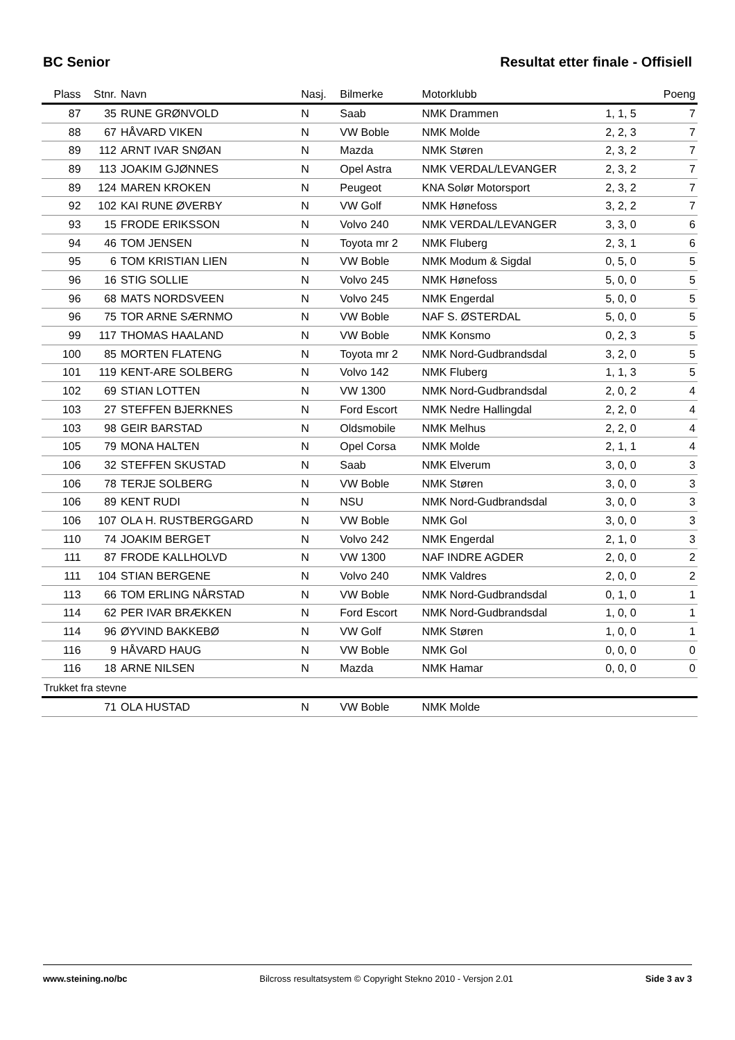BC Senior Resultat etter finale - Offisiell
| Plass | Stnr. | Navn | Nasj. | Bilmerke | Motorklubb | | Poeng |
| --- | --- | --- | --- | --- | --- | --- | --- |
| 87 | 35 | RUNE GRØNVOLD | N | Saab | NMK Drammen | 1, 1, 5 | 7 |
| 88 | 67 | HÅVARD VIKEN | N | VW Boble | NMK Molde | 2, 2, 3 | 7 |
| 89 | 112 | ARNT IVAR SNØAN | N | Mazda | NMK Støren | 2, 3, 2 | 7 |
| 89 | 113 | JOAKIM GJØNNES | N | Opel Astra | NMK VERDAL/LEVANGER | 2, 3, 2 | 7 |
| 89 | 124 | MAREN KROKEN | N | Peugeot | KNA Solør Motorsport | 2, 3, 2 | 7 |
| 92 | 102 | KAI RUNE ØVERBY | N | VW Golf | NMK Hønefoss | 3, 2, 2 | 7 |
| 93 | 15 | FRODE ERIKSSON | N | Volvo 240 | NMK VERDAL/LEVANGER | 3, 3, 0 | 6 |
| 94 | 46 | TOM JENSEN | N | Toyota mr 2 | NMK Fluberg | 2, 3, 1 | 6 |
| 95 | 6 | TOM KRISTIAN LIEN | N | VW Boble | NMK Modum & Sigdal | 0, 5, 0 | 5 |
| 96 | 16 | STIG SOLLIE | N | Volvo 245 | NMK Hønefoss | 5, 0, 0 | 5 |
| 96 | 68 | MATS NORDSVEEN | N | Volvo 245 | NMK Engerdal | 5, 0, 0 | 5 |
| 96 | 75 | TOR ARNE SÆRNMO | N | VW Boble | NAF S. ØSTERDAL | 5, 0, 0 | 5 |
| 99 | 117 | THOMAS HAALAND | N | VW Boble | NMK Konsmo | 0, 2, 3 | 5 |
| 100 | 85 | MORTEN FLATENG | N | Toyota mr 2 | NMK Nord-Gudbrandsdal | 3, 2, 0 | 5 |
| 101 | 119 | KENT-ARE SOLBERG | N | Volvo 142 | NMK Fluberg | 1, 1, 3 | 5 |
| 102 | 69 | STIAN LOTTEN | N | VW 1300 | NMK Nord-Gudbrandsdal | 2, 0, 2 | 4 |
| 103 | 27 | STEFFEN BJERKNES | N | Ford Escort | NMK Nedre Hallingdal | 2, 2, 0 | 4 |
| 103 | 98 | GEIR BARSTAD | N | Oldsmobile | NMK Melhus | 2, 2, 0 | 4 |
| 105 | 79 | MONA HALTEN | N | Opel Corsa | NMK Molde | 2, 1, 1 | 4 |
| 106 | 32 | STEFFEN SKUSTAD | N | Saab | NMK Elverum | 3, 0, 0 | 3 |
| 106 | 78 | TERJE SOLBERG | N | VW Boble | NMK Støren | 3, 0, 0 | 3 |
| 106 | 89 | KENT RUDI | N | NSU | NMK Nord-Gudbrandsdal | 3, 0, 0 | 3 |
| 106 | 107 | OLA H. RUSTBERGGARD | N | VW Boble | NMK Gol | 3, 0, 0 | 3 |
| 110 | 74 | JOAKIM BERGET | N | Volvo 242 | NMK Engerdal | 2, 1, 0 | 3 |
| 111 | 87 | FRODE KALLHOLVD | N | VW 1300 | NAF INDRE AGDER | 2, 0, 0 | 2 |
| 111 | 104 | STIAN BERGENE | N | Volvo 240 | NMK Valdres | 2, 0, 0 | 2 |
| 113 | 66 | TOM ERLING NÅRSTAD | N | VW Boble | NMK Nord-Gudbrandsdal | 0, 1, 0 | 1 |
| 114 | 62 | PER IVAR BRÆKKEN | N | Ford Escort | NMK Nord-Gudbrandsdal | 1, 0, 0 | 1 |
| 114 | 96 | ØYVIND BAKKEBØ | N | VW Golf | NMK Støren | 1, 0, 0 | 1 |
| 116 | 9 | HÅVARD HAUG | N | VW Boble | NMK Gol | 0, 0, 0 | 0 |
| 116 | 18 | ARNE NILSEN | N | Mazda | NMK Hamar | 0, 0, 0 | 0 |
| Trukket fra stevne | | | | | | | |
| | 71 | OLA HUSTAD | N | VW Boble | NMK Molde | | |
www.steining.no/bc Bilcross resultatsystem © Copyright Stekno 2010 - Versjon 2.01 Side 3 av 3